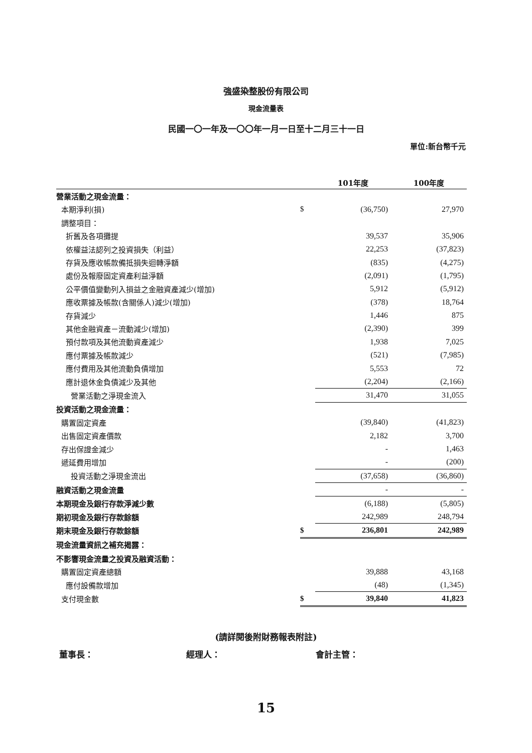強盛染整股份有限公司
現金流量表
民國一〇一年及一〇〇年一月一日至十二月三十一日
單位:新台幣千元
| | | 101年度 | 100年度 |
| --- | --- | --- | --- |
| 營業活動之現金流量： | | | |
| 本期淨利(損) | $ | (36,750) | 27,970 |
| 調整項目： | | | |
| 折舊及各項攤提 | | 39,537 | 35,906 |
| 依權益法認列之投資損失（利益） | | 22,253 | (37,823) |
| 存貨及應收帳款備抵損失迴轉淨額 | | (835) | (4,275) |
| 處份及報廢固定資產利益淨額 | | (2,091) | (1,795) |
| 公平價值變動列入損益之金融資產減少(增加) | | 5,912 | (5,912) |
| 應收票據及帳款(含關係人)減少(增加) | | (378) | 18,764 |
| 存貨減少 | | 1,446 | 875 |
| 其他金融資產－流動減少(增加) | | (2,390) | 399 |
| 預付款項及其他流動資產減少 | | 1,938 | 7,025 |
| 應付票據及帳款減少 | | (521) | (7,985) |
| 應付費用及其他流動負債增加 | | 5,553 | 72 |
| 應計退休金負債減少及其他 | | (2,204) | (2,166) |
| 營業活動之淨現金流入 | | 31,470 | 31,055 |
| 投資活動之現金流量： | | | |
| 購置固定資產 | | (39,840) | (41,823) |
| 出售固定資產價款 | | 2,182 | 3,700 |
| 存出保證金減少 | | - | 1,463 |
| 遞延費用增加 | | - | (200) |
| 投資活動之淨現金流出 | | (37,658) | (36,860) |
| 融資活動之現金流量 | | - | - |
| 本期現金及銀行存款淨減少數 | | (6,188) | (5,805) |
| 期初現金及銀行存款餘額 | | 242,989 | 248,794 |
| 期末現金及銀行存款餘額 | $ | 236,801 | 242,989 |
| 現金流量資訊之補充揭露： | | | |
| 不影響現金流量之投資及融資活動： | | | |
| 購置固定資產總額 | | 39,888 | 43,168 |
| 應付設備款增加 | | (48) | (1,345) |
| 支付現金數 | $ | 39,840 | 41,823 |
(請詳閱後附財務報表附註)
董事長： 經理人： 會計主管：
15